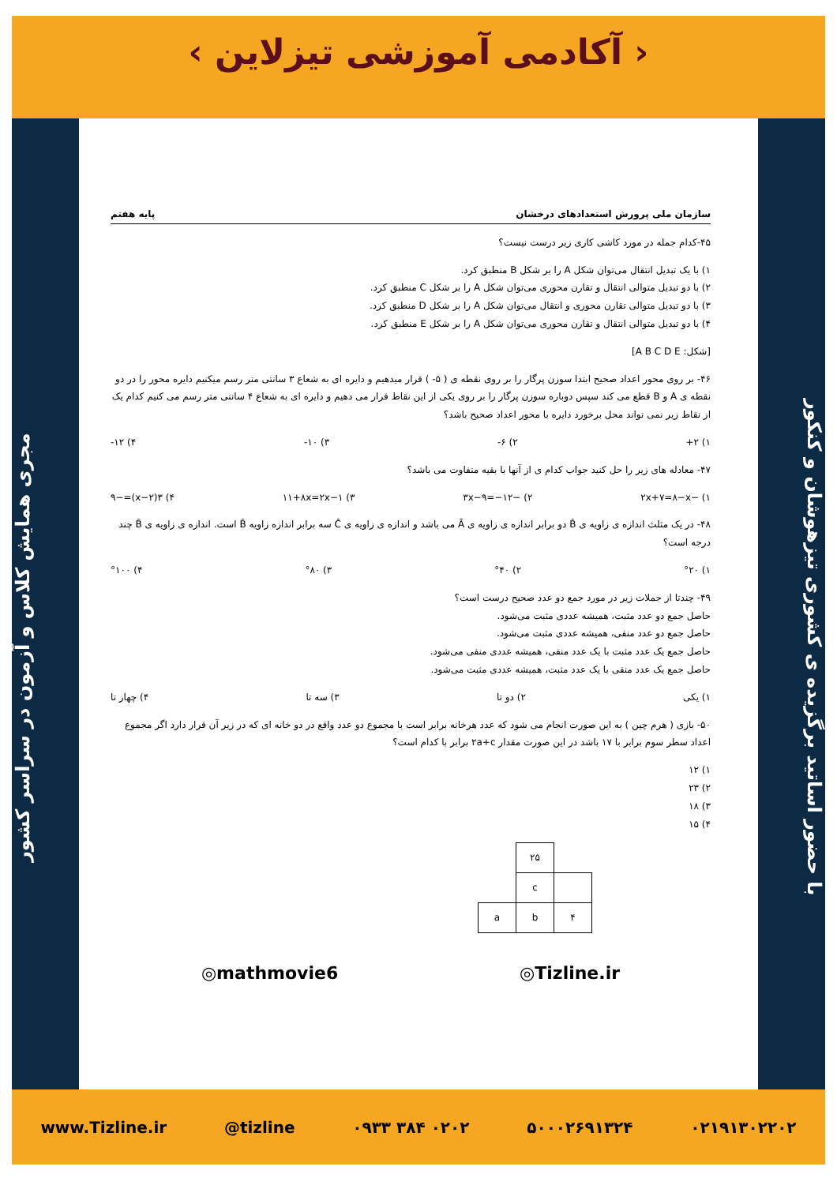‹ آکادمی آموزشی تیزلاین ›
مجری همایش کلاس و آزمون در سراسر کشور
با حضور اساتید برگزیده ی کشوری تیزهوشان و کنکور
سازمان ملی پرورش استعدادهای درخشان پایه هفتم
۴۵-کدام جمله در مورد کاشی کاری زیر درست نیست؟
۱) با یک تبدیل انتقال می‌توان شکل A را بر شکل B منطبق کرد.
۲) با دو تبدیل متوالی انتقال و تقارن محوری می‌توان شکل A را بر شکل C منطبق کرد.
۳) با دو تبدیل متوالی تقارن محوری و انتقال می‌توان شکل A را بر شکل D منطبق کرد.
۴) با دو تبدیل متوالی انتقال و تقارن محوری می‌توان شکل A را بر شکل E منطبق کرد.
[شکل: A B C D E]
۴۶- بر روی محور اعداد صحیح ابتدا سوزن پرگار را بر روی نقطه ی ( ۵- ) قرار میدهیم و دایره ای به شعاع ۳ سانتی متر رسم میکنیم دایره محور را در دو نقطه ی A و B قطع می کند سپس دوباره سوزن پرگار را بر روی یکی از این نقاط قرار می دهیم و دایره ای به شعاع ۴ سانتی متر رسم می کنیم کدام یک از نقاط زیر نمی تواند محل برخورد دایره با محور اعداد صحیح باشد؟
۱) ۲+ ۲) ۶- ۳) ۱۰- ۴) ۱۲-
۴۷- معادله های زیر را حل کنید جواب کدام ی از آنها با بقیه متفاوت می باشد؟
۱) −۲x+۷=۸−x ۲) −۳x−۹=−۱۲ ۳) ۱۱+۸x=۲x−۱ ۴) ۳(x−۲)=−۹
۴۸- در یک مثلث اندازه ی زاویه ی B̂ دو برابر اندازه ی زاویه ی Â می باشد و اندازه ی زاویه ی Ĉ سه برابر اندازه زاویه B̂ است. اندازه ی زاویه ی B̂ چند درجه است؟
۱) °۲۰ ۲) °۴۰ ۳) °۸۰ ۴) °۱۰۰
۴۹- چندتا از جملات زیر در مورد جمع دو عدد صحیح درست است؟
حاصل جمع دو عدد مثبت، همیشه عددی مثبت می‌شود.
حاصل جمع دو عدد منفی، همیشه عددی مثبت می‌شود.
حاصل جمع یک عدد مثبت با یک عدد منفی، همیشه عددی منفی می‌شود.
حاصل جمع یک عدد منفی با یک عدد مثبت، همیشه عددی مثبت می‌شود.
۱) یکی ۲) دو تا ۳) سه تا ۴) چهار تا
۵۰- بازی ( هرم چین ) به این صورت انجام می شود که عدد هرخانه برابر است با مجموع دو عدد واقع در دو خانه ای که در زیر آن قرار دارد اگر مجموع اعداد سطر سوم برابر با ۱۷ باشد در این صورت مقدار ۲a+c برابر با کدام است؟
۱) ۱۲
۲) ۲۳
۳) ۱۸
۴) ۱۵
| | ۲۵ | |
| | c | |
| a | b | ۴ |
◎mathmovie6 ◎Tizline.ir
www.Tizline.ir @tizline ۰۹۳۳ ۳۸۴ ۰۲۰۲ ۵۰۰۰۲۶۹۱۳۲۴ ۰۲۱۹۱۳۰۲۲۰۲